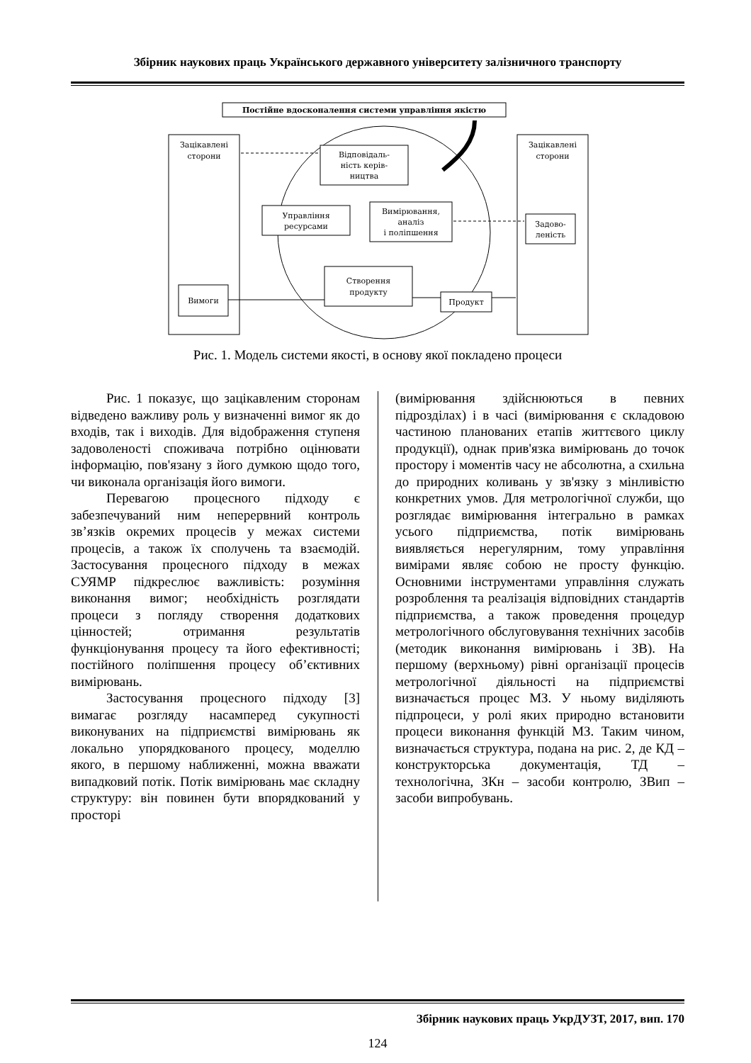Збірник наукових праць Українського державного університету залізничного транспорту
Постійне вдосконалення системи управління якістю
Зацікавлені
сторони
Вимоги
Зацікавлені
сторони
Задово-
леність
Відповідаль-
ність керів-
ництва
Управління
ресурсами
Вимірювання,
аналіз
і поліпшення
Створення
продукту
Продукт
Рис. 1. Модель системи якості, в основу якої покладено процеси
Рис. 1 показує, що зацікавленим сторонам відведено важливу роль у визначенні вимог як до входів, так і виходів. Для відображення ступеня задоволеності споживача потрібно оцінювати інформацію, пов'язану з його думкою щодо того, чи виконала організація його вимоги.
Перевагою процесного підходу є забезпечуваний ним неперервний контроль зв’язків окремих процесів у межах системи процесів, а також їх сполучень та взаємодій. Застосування процесного підходу в межах СУЯМР підкреслює важливість: розуміння виконання вимог; необхідність розглядати процеси з погляду створення додаткових цінностей; отримання результатів функціонування процесу та його ефективності; постійного поліпшення процесу об’єктивних вимірювань.
Застосування процесного підходу [3] вимагає розгляду насамперед сукупності виконуваних на підприємстві вимірювань як локально упорядкованого процесу, моделлю якого, в першому наближенні, можна вважати випадковий потік. Потік вимірювань має складну структуру: він повинен бути впорядкований у просторі
(вимірювання здійснюються в певних підрозділах) і в часі (вимірювання є складовою частиною планованих етапів життєвого циклу продукції), однак прив'язка вимірювань до точок простору і моментів часу не абсолютна, а схильна до природних коливань у зв'язку з мінливістю конкретних умов. Для метрологічної служби, що розглядає вимірювання інтегрально в рамках усього підприємства, потік вимірювань виявляється нерегулярним, тому управління вимірами являє собою не просту функцію. Основними інструментами управління служать розроблення та реалізація відповідних стандартів підприємства, а також проведення процедур метрологічного обслуговування технічних засобів (методик виконання вимірювань і ЗВ). На першому (верхньому) рівні організації процесів метрологічної діяльності на підприємстві визначається процес МЗ. У ньому виділяють підпроцеси, у ролі яких природно встановити процеси виконання функцій МЗ. Таким чином, визначається структура, подана на рис. 2, де КД – конструкторська документація, ТД – технологічна, ЗКн – засоби контролю, ЗВип – засоби випробувань.
Збірник наукових праць УкрДУЗТ, 2017, вип. 170
124